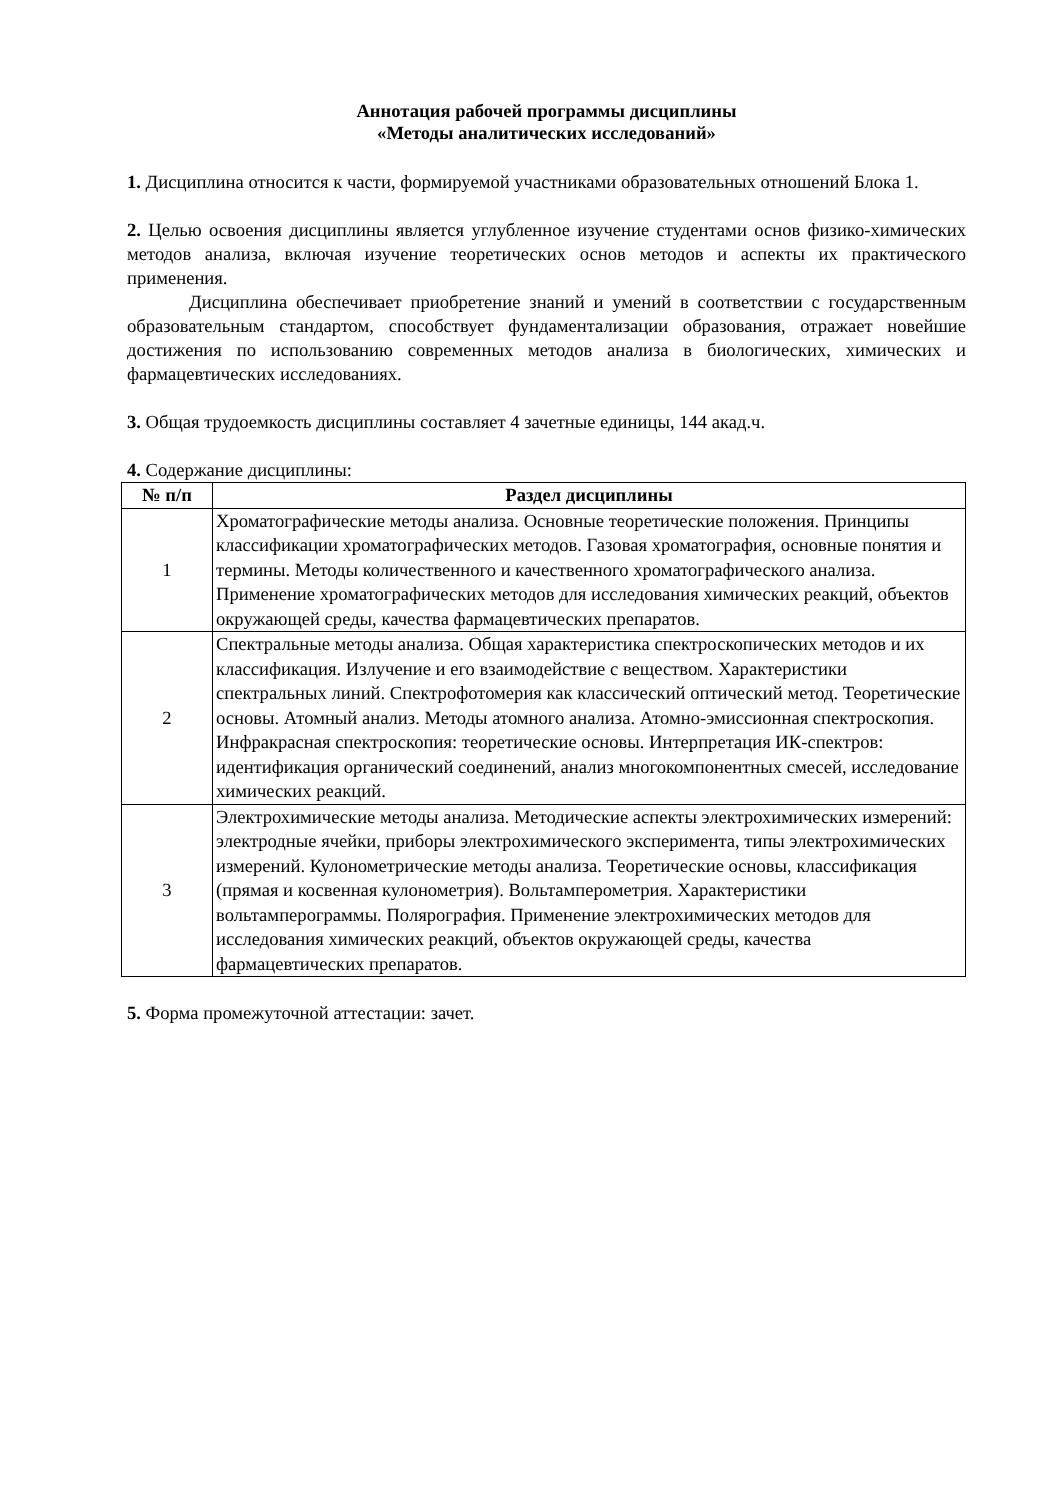Аннотация рабочей программы дисциплины
«Методы аналитических исследований»
1. Дисциплина относится к части, формируемой участниками образовательных отношений Блока 1.
2. Целью освоения дисциплины является углубленное изучение студентами основ физико-химических методов анализа, включая изучение теоретических основ методов и аспекты их практического применения.
Дисциплина обеспечивает приобретение знаний и умений в соответствии с государственным образовательным стандартом, способствует фундаментализации образования, отражает новейшие достижения по использованию современных методов анализа в биологических, химических и фармацевтических исследованиях.
3. Общая трудоемкость дисциплины составляет 4 зачетные единицы, 144 акад.ч.
4. Содержание дисциплины:
| № п/п | Раздел дисциплины |
| --- | --- |
| 1 | Хроматографические методы анализа. Основные теоретические положения. Принципы классификации хроматографических методов. Газовая хроматография, основные понятия и термины. Методы количественного и качественного хроматографического анализа. Применение хроматографических методов для исследования химических реакций, объектов окружающей среды, качества фармацевтических препаратов. |
| 2 | Спектральные методы анализа. Общая характеристика спектроскопических методов и их классификация. Излучение и его взаимодействие с веществом. Характеристики спектральных линий. Спектрофотомерия как классический оптический метод. Теоретические основы. Атомный анализ. Методы атомного анализа. Атомно-эмиссионная спектроскопия. Инфракрасная спектроскопия: теоретические основы. Интерпретация ИК-спектров: идентификация органический соединений, анализ многокомпонентных смесей, исследование химических реакций. |
| 3 | Электрохимические методы анализа. Методические аспекты электрохимических измерений: электродные ячейки, приборы электрохимического эксперимента, типы электрохимических измерений. Кулонометрические методы анализа. Теоретические основы, классификация (прямая и косвенная кулонометрия). Вольтамперометрия. Характеристики вольтамперограммы. Полярография. Применение электрохимических методов для исследования химических реакций, объектов окружающей среды, качества фармацевтических препаратов. |
5. Форма промежуточной аттестации: зачет.